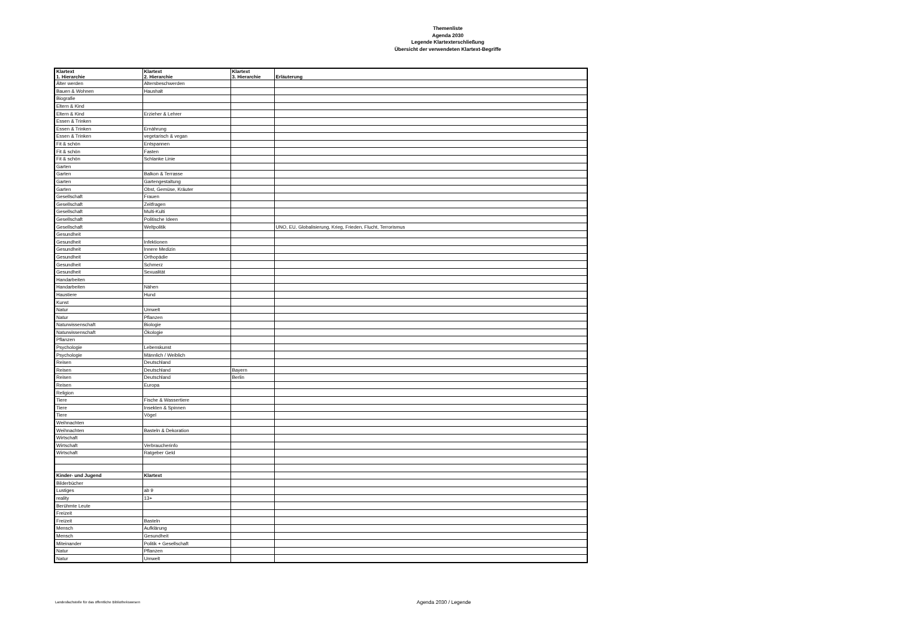Themenliste
Agenda 2030
Legende Klartexterschließung
Übersicht der verwendeten Klartext-Begriffe
| Klartext 1. Hierarchie | Klartext 2. Hierarchie | Klartext 3. Hierarchie | Erläuterung |
| --- | --- | --- | --- |
| Älter werden | Altersbeschwerden | | |
| Bauen & Wohnen | Haushalt | | |
| Biografie | | | |
| Eltern & Kind | | | |
| Eltern & Kind | Erzieher & Lehrer | | |
| Essen & Trinken | | | |
| Essen & Trinken | Ernährung | | |
| Essen & Trinken | vegetarisch & vegan | | |
| Fit & schön | Entspannen | | |
| Fit & schön | Fasten | | |
| Fit & schön | Schlanke Linie | | |
| Garten | | | |
| Garten | Balkon & Terrasse | | |
| Garten | Gartengestaltung | | |
| Garten | Obst, Gemüse, Kräuter | | |
| Gesellschaft | Frauen | | |
| Gesellschaft | Zeitfragen | | |
| Gesellschaft | Multi-Kulti | | |
| Gesellschaft | Politische Ideen | | |
| Gesellschaft | Weltpolitik | | UNO, EU, Globalisierung, Krieg, Frieden, Flucht, Terrorismus |
| Gesundheit | | | |
| Gesundheit | Infektionen | | |
| Gesundheit | Innere Medizin | | |
| Gesundheit | Orthopädie | | |
| Gesundheit | Schmerz | | |
| Gesundheit | Sexualität | | |
| Handarbeiten | | | |
| Handarbeiten | Nähen | | |
| Haustiere | Hund | | |
| Kunst | | | |
| Natur | Umwelt | | |
| Natur | Pflanzen | | |
| Naturwissenschaft | Biologie | | |
| Naturwissenschaft | Ökologie | | |
| Pflanzen | | | |
| Psychologie | Lebenskunst | | |
| Psychologie | Männlich / Weiblich | | |
| Reisen | Deutschland | | |
| Reisen | Deutschland | Bayern | |
| Reisen | Deutschland | Berlin | |
| Reisen | Europa | | |
| Religion | | | |
| Tiere | Fische & Wassertiere | | |
| Tiere | Insekten & Spinnen | | |
| Tiere | Vögel | | |
| Weihnachten | | | |
| Weihnachten | Basteln & Dekoration | | |
| Wirtschaft | | | |
| Wirtschaft | Verbraucherinfo | | |
| Wirtschaft | Ratgeber Geld | | |
| Kinder- und Jugend | Klartext | | |
| Bilderbücher | | | |
| Lustiges | ab 9 | | |
| reality | 13+ | | |
| Berühmte Leute | | | |
| Freizeit | | | |
| Freizeit | Basteln | | |
| Mensch | Aufklärung | | |
| Mensch | Gesundheit | | |
| Miteinander | Politik + Gesellschaft | | |
| Natur | Pflanzen | | |
| Natur | Umwelt | | |
Landesfachstelle für das öffentliche Bibliothekswesen
Agenda 2030 / Legende